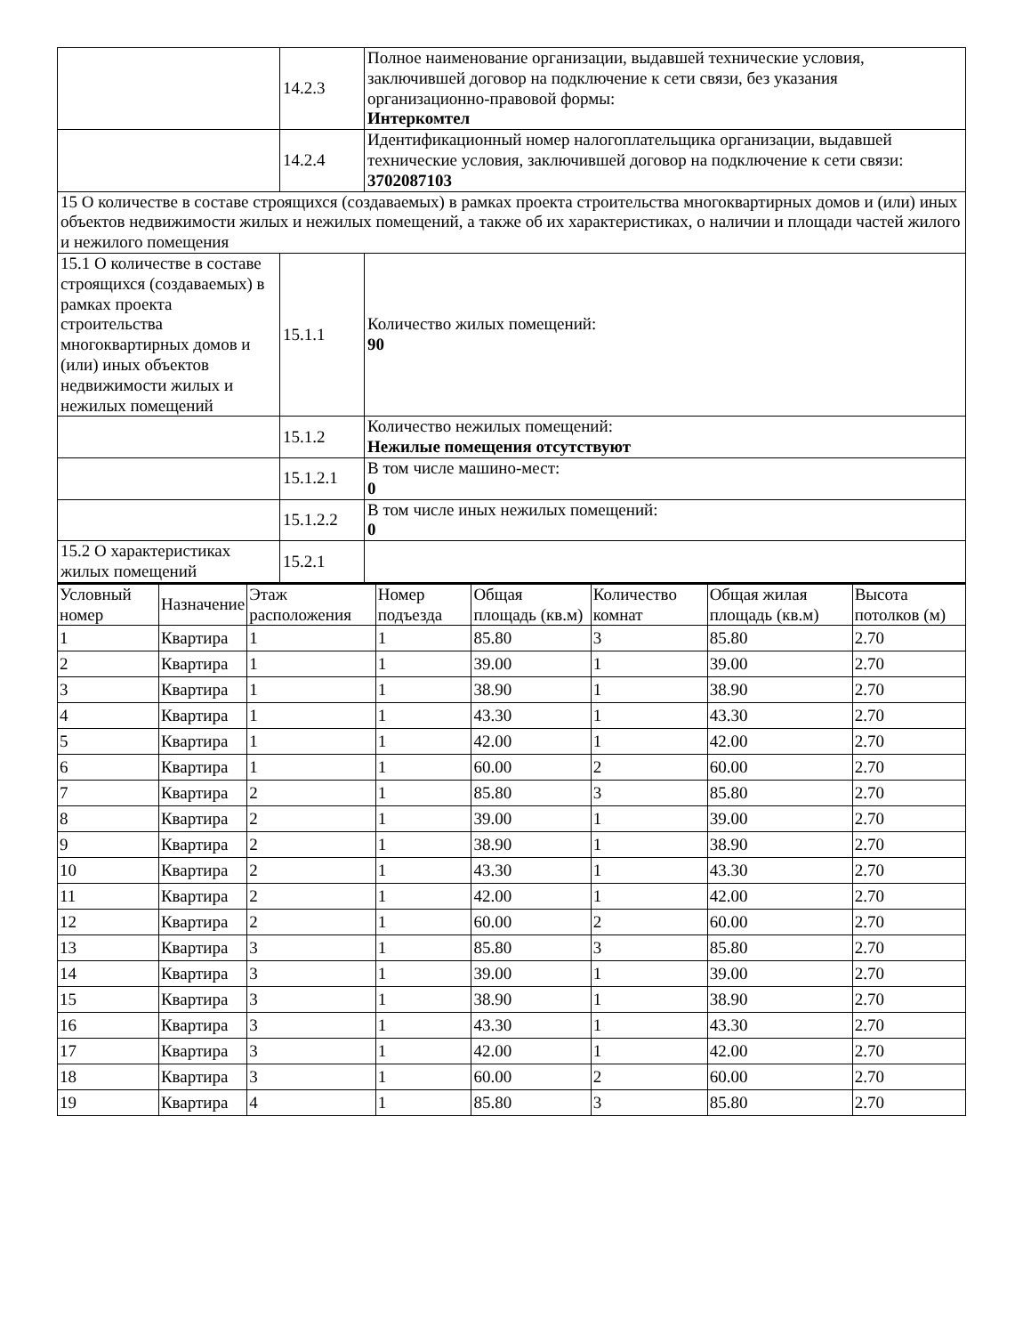| | 14.2.3 | Полное наименование организации, выдавшей технические условия, заключившей договор на подключение к сети связи, без указания организационно-правовой формы: Интеркомтел |
| | 14.2.4 | Идентификационный номер налогоплательщика организации, выдавшей технические условия, заключившей договор на подключение к сети связи: 3702087103 |
| 15 О количестве в составе строящихся (создаваемых) в рамках проекта строительства многоквартирных домов и (или) иных объектов недвижимости жилых и нежилых помещений, а также об их характеристиках, о наличии и площади частей жилого и нежилого помещения | | |
| 15.1 О количестве в составе строящихся (создаваемых) в рамках проекта строительства многоквартирных домов и (или) иных объектов недвижимости жилых и нежилых помещений | 15.1.1 | Количество жилых помещений: 90 |
| | 15.1.2 | Количество нежилых помещений: Нежилые помещения отсутствуют |
| | 15.1.2.1 | В том числе машино-мест: 0 |
| | 15.1.2.2 | В том числе иных нежилых помещений: 0 |
| 15.2 О характеристиках жилых помещений | 15.2.1 | |
| Условный номер | Назначение | Этаж расположения | Номер подъезда | Общая площадь (кв.м) | Количество комнат | Общая жилая площадь (кв.м) | Высота потолков (м) |
| --- | --- | --- | --- | --- | --- | --- | --- |
| 1 | Квартира | 1 | 1 | 85.80 | 3 | 85.80 | 2.70 |
| 2 | Квартира | 1 | 1 | 39.00 | 1 | 39.00 | 2.70 |
| 3 | Квартира | 1 | 1 | 38.90 | 1 | 38.90 | 2.70 |
| 4 | Квартира | 1 | 1 | 43.30 | 1 | 43.30 | 2.70 |
| 5 | Квартира | 1 | 1 | 42.00 | 1 | 42.00 | 2.70 |
| 6 | Квартира | 1 | 1 | 60.00 | 2 | 60.00 | 2.70 |
| 7 | Квартира | 2 | 1 | 85.80 | 3 | 85.80 | 2.70 |
| 8 | Квартира | 2 | 1 | 39.00 | 1 | 39.00 | 2.70 |
| 9 | Квартира | 2 | 1 | 38.90 | 1 | 38.90 | 2.70 |
| 10 | Квартира | 2 | 1 | 43.30 | 1 | 43.30 | 2.70 |
| 11 | Квартира | 2 | 1 | 42.00 | 1 | 42.00 | 2.70 |
| 12 | Квартира | 2 | 1 | 60.00 | 2 | 60.00 | 2.70 |
| 13 | Квартира | 3 | 1 | 85.80 | 3 | 85.80 | 2.70 |
| 14 | Квартира | 3 | 1 | 39.00 | 1 | 39.00 | 2.70 |
| 15 | Квартира | 3 | 1 | 38.90 | 1 | 38.90 | 2.70 |
| 16 | Квартира | 3 | 1 | 43.30 | 1 | 43.30 | 2.70 |
| 17 | Квартира | 3 | 1 | 42.00 | 1 | 42.00 | 2.70 |
| 18 | Квартира | 3 | 1 | 60.00 | 2 | 60.00 | 2.70 |
| 19 | Квартира | 4 | 1 | 85.80 | 3 | 85.80 | 2.70 |